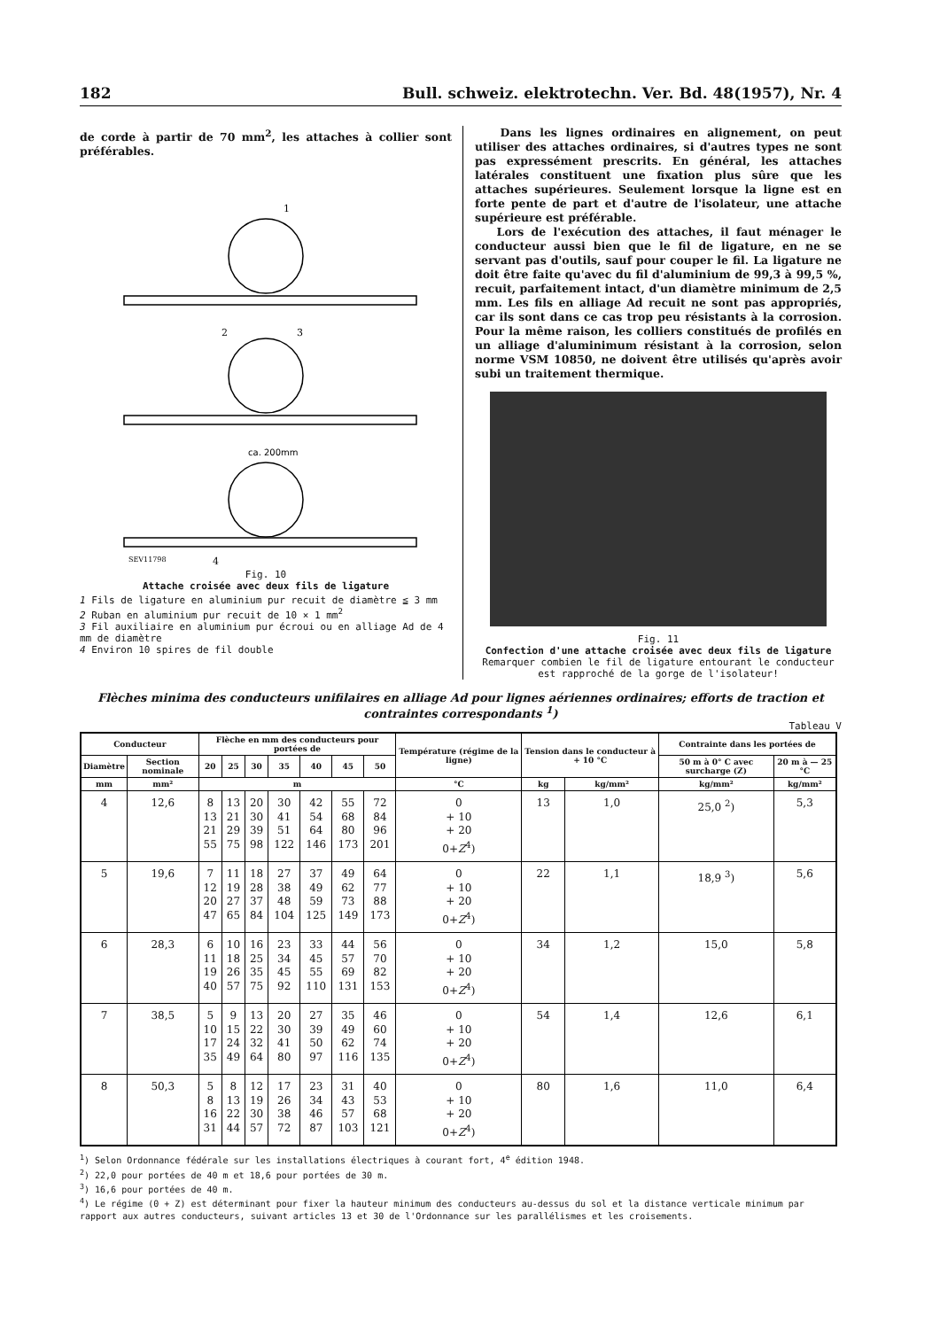182 Bull. schweiz. elektrotechn. Ver. Bd. 48(1957), Nr. 4
de corde à partir de 70 mm<sup>2</sup>, les attaches à collier sont préférables.
1
2
3
ca. 200mm
SEV11798
4
Fig. 10
Attache croisée avec deux fils de ligature
1 Fils de ligature en aluminium pur recuit de diamètre ≦ 3 mm
2 Ruban en aluminium pur recuit de 10 × 1 mm<sup>2</sup>
3 Fil auxiliaire en aluminium pur écroui ou en alliage Ad de 4 mm de diamètre
4 Environ 10 spires de fil double
Dans les lignes ordinaires en alignement, on peut utiliser des attaches ordinaires, si d'autres types ne sont pas expressément prescrits. En général, les attaches latérales constituent une fixation plus sûre que les attaches supérieures. Seulement lorsque la ligne est en forte pente de part et d'autre de l'isolateur, une attache supérieure est préférable.
Lors de l'exécution des attaches, il faut ménager le conducteur aussi bien que le fil de ligature, en ne se servant pas d'outils, sauf pour couper le fil. La ligature ne doit être faite qu'avec du fil d'aluminium de 99,3 à 99,5 %, recuit, parfaitement intact, d'un diamètre minimum de 2,5 mm. Les fils en alliage Ad recuit ne sont pas appropriés, car ils sont dans ce cas trop peu résistants à la corrosion. Pour la même raison, les colliers constitués de profilés en un alliage d'aluminimum résistant à la corrosion, selon norme VSM 10850, ne doivent être utilisés qu'après avoir subi un traitement thermique.
Fig. 11
Confection d'une attache croisée avec deux fils de ligature
Remarquer combien le fil de ligature entourant le conducteur est rapproché de la gorge de l'isolateur!
Flèches minima des conducteurs unifilaires en alliage Ad pour lignes aériennes ordinaires; efforts de traction et contraintes correspondants <sup>1</sup>)
Tableau V
| Conducteur | | Flèche en mm des conducteurs pour portées de | | | | | | | Température (régime de la ligne) | Tension dans le conducteur à + 10 °C | | Contrainte dans les portées de | |
| --- | --- | --- | --- | --- | --- | --- | --- | --- | --- | --- | --- | --- | --- |
| Diamètre | Section nominale | 20 | 25 | 30 | 35 | 40 | 45 | 50 | | | | 50 m à 0° C avec surcharge (Z) | 20 m à — 25 °C |
| mm | mm² | m | | | | | | | °C | kg | kg/mm² | kg/mm² | kg/mm² |
| 4 | 12,6 | 8 13 21 55 | 13 21 29 75 | 20 30 39 98 | 30 41 51 122 | 42 54 64 146 | 55 68 80 173 | 72 84 96 201 | 0 + 10 + 20 0+ Z<sup>4</sup>) | 13 | 1,0 | 25,0 <sup>2</sup>) | 5,3 |
| 5 | 19,6 | 7 12 20 47 | 11 19 27 65 | 18 28 37 84 | 27 38 48 104 | 37 49 59 125 | 49 62 73 149 | 64 77 88 173 | 0 + 10 + 20 0+ Z<sup>4</sup>) | 22 | 1,1 | 18,9 <sup>3</sup>) | 5,6 |
| 6 | 28,3 | 6 11 19 40 | 10 18 26 57 | 16 25 35 75 | 23 34 45 92 | 33 45 55 110 | 44 57 69 131 | 56 70 82 153 | 0 + 10 + 20 0+ Z<sup>4</sup>) | 34 | 1,2 | 15,0 | 5,8 |
| 7 | 38,5 | 5 10 17 35 | 9 15 24 49 | 13 22 32 64 | 20 30 41 80 | 27 39 50 97 | 35 49 62 116 | 46 60 74 135 | 0 + 10 + 20 0+ Z<sup>4</sup>) | 54 | 1,4 | 12,6 | 6,1 |
| 8 | 50,3 | 5 8 16 31 | 8 13 22 44 | 12 19 30 57 | 17 26 38 72 | 23 34 46 87 | 31 43 57 103 | 40 53 68 121 | 0 + 10 + 20 0+ Z<sup>4</sup>) | 80 | 1,6 | 11,0 | 6,4 |
<sup>1</sup>) Selon Ordonnance fédérale sur les installations électriques à courant fort, 4<sup>e</sup> édition 1948.
<sup>2</sup>) 22,0 pour portées de 40 m et 18,6 pour portées de 30 m.
<sup>3</sup>) 16,6 pour portées de 40 m.
<sup>4</sup>) Le régime (0 + Z) est déterminant pour fixer la hauteur minimum des conducteurs au-dessus du sol et la distance verticale minimum par rapport aux autres conducteurs, suivant articles 13 et 30 de l'Ordonnance sur les parallélismes et les croisements.